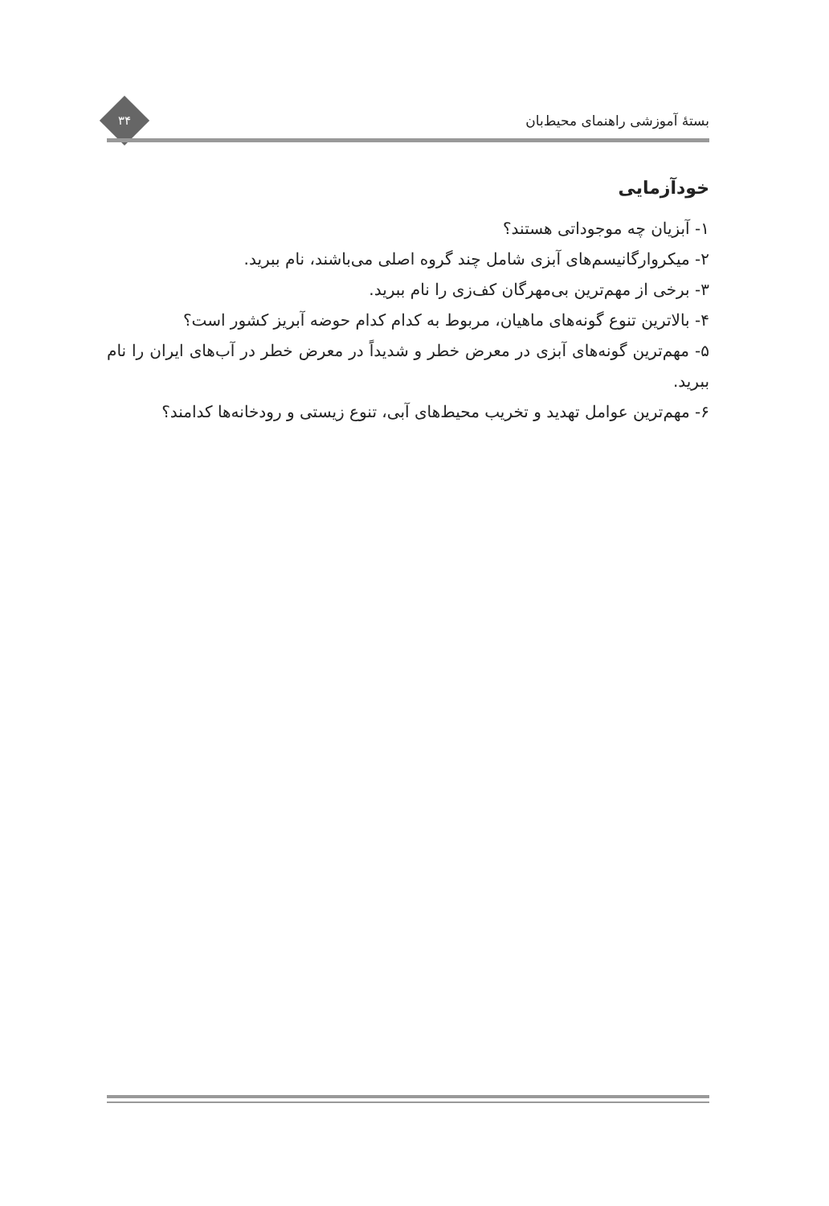بستهٔ آموزشی راهنمای محیط‌بان
۳۴
خودآزمایی
۱- آبزیان چه موجوداتی هستند؟
۲- میکروارگانیسم‌های آبزی شامل چند گروه اصلی می‌باشند، نام ببرید.
۳- برخی از مهم‌ترین بی‌مهرگان کف‌زی را نام ببرید.
۴- بالاترین تنوع گونه‌های ماهیان، مربوط به کدام کدام حوضه آبریز کشور است؟
۵- مهم‌ترین گونه‌های آبزی در معرض خطر و شدیداً در معرض خطر در آب‌های ایران را نام ببرید.
۶- مهم‌ترین عوامل تهدید و تخریب محیط‌های آبی، تنوع زیستی و رودخانه‌ها کدامند؟